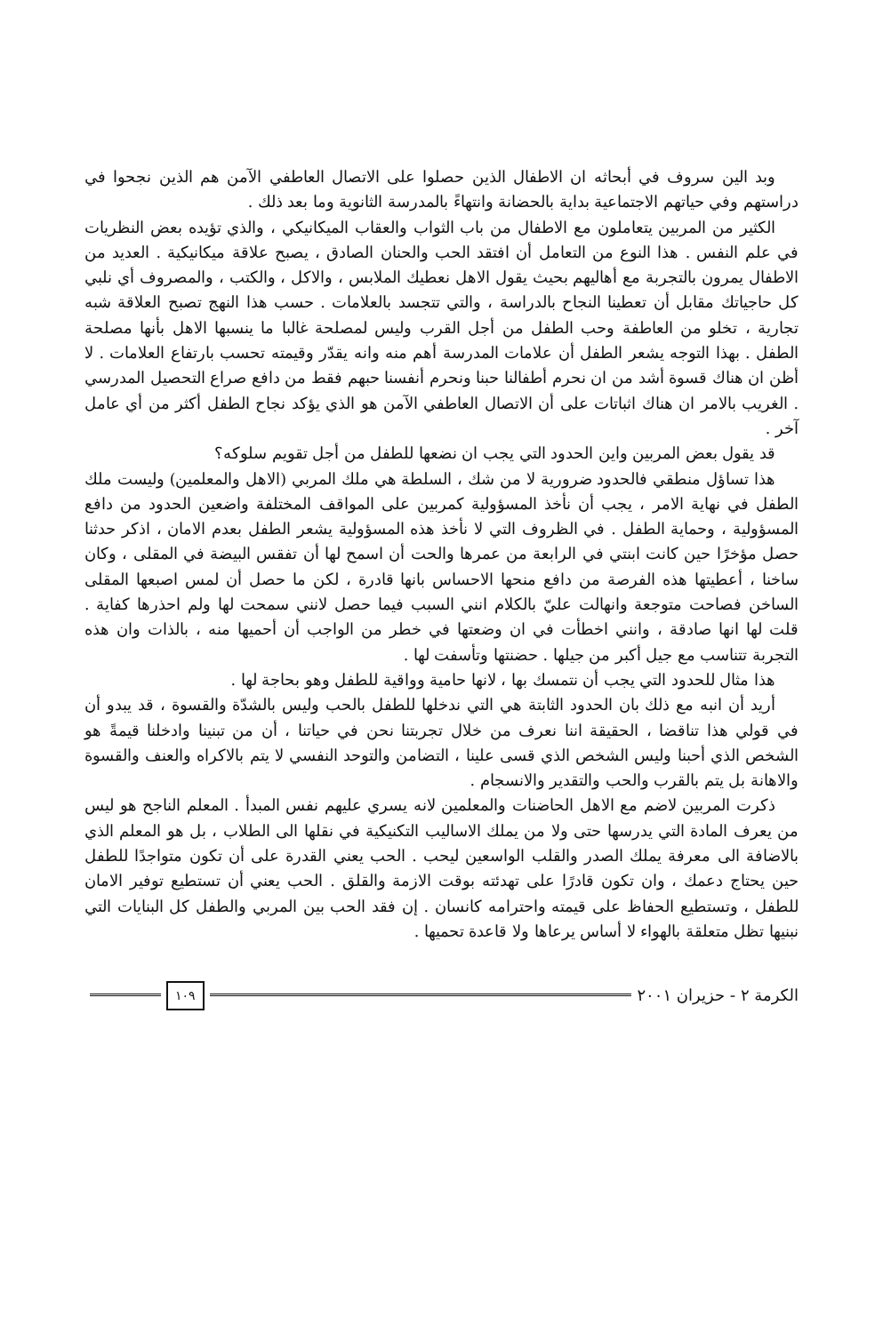وبد الين سروف في أبحاثه ان الاطفال الذين حصلوا على الاتصال العاطفي الآمن هم الذين نجحوا في دراستهم وفي حياتهم الاجتماعية بداية بالحضانة وانتهاءً بالمدرسة الثانوية وما بعد ذلك .
الكثير من المربين يتعاملون مع الاطفال من باب الثواب والعقاب الميكانيكي ، والذي تؤيده بعض النظريات في علم النفس . هذا النوع من التعامل أن افتقد الحب والحنان الصادق ، يصبح علاقة ميكانيكية . العديد من الاطفال يمرون بالتجربة مع أهاليهم بحيث يقول الاهل نعطيك الملابس ، والاكل ، والكتب ، والمصروف أي نلبي كل حاجياتك مقابل أن تعطينا النجاح بالدراسة ، والتي تتجسد بالعلامات . حسب هذا النهج تصبح العلاقة شبه تجارية ، تخلو من العاطفة وحب الطفل من أجل القرب وليس لمصلحة غالبا ما ينسبها الاهل بأنها مصلحة الطفل . بهذا التوجه يشعر الطفل أن علامات المدرسة أهم منه وانه يقدّر وقيمته تحسب بارتفاع العلامات . لا أظن ان هناك قسوة أشد من ان نحرم أطفالنا حبنا ونحرم أنفسنا حبهم فقط من دافع صراع التحصيل المدرسي . الغريب بالامر ان هناك اثباتات على أن الاتصال العاطفي الآمن هو الذي يؤكد نجاح الطفل أكثر من أي عامل آخر .
قد يقول بعض المربين واين الحدود التي يجب ان نضعها للطفل من أجل تقويم سلوكه؟
هذا تساؤل منطقي فالحدود ضرورية لا من شك ، السلطة هي ملك المربي (الاهل والمعلمين) وليست ملك الطفل في نهاية الامر ، يجب أن نأخذ المسؤولية كمربين على المواقف المختلفة واضعين الحدود من دافع المسؤولية ، وحماية الطفل . في الظروف التي لا نأخذ هذه المسؤولية يشعر الطفل بعدم الامان ، اذكر حدثنا حصل مؤخرًا حين كانت ابنتي في الرابعة من عمرها والحت أن اسمح لها أن تفقس البيضة في المقلى ، وكان ساخنا ، أعطيتها هذه الفرصة من دافع منحها الاحساس بانها قادرة ، لكن ما حصل أن لمس اصبعها المقلى الساخن فصاحت متوجعة وانهالت عليّ بالكلام انني السبب فيما حصل لانني سمحت لها ولم احذرها كفاية . قلت لها انها صادقة ، وانني اخطأت في ان وضعتها في خطر من الواجب أن أحميها منه ، بالذات وان هذه التجربة تتناسب مع جيل أكبر من جيلها . حضنتها وتأسفت لها .
هذا مثال للحدود التي يجب أن نتمسك بها ، لانها حامية وواقية للطفل وهو بحاجة لها .
أريد أن انبه مع ذلك بان الحدود الثابتة هي التي ندخلها للطفل بالحب وليس بالشدّة والقسوة ، قد يبدو أن في قولي هذا تناقضا ، الحقيقة اننا نعرف من خلال تجربتنا نحن في حياتنا ، أن من تبنينا وادخلنا قيمةً هو الشخص الذي أحبنا وليس الشخص الذي قسى علينا ، التضامن والتوحد النفسي لا يتم بالاكراه والعنف والقسوة والاهانة بل يتم بالقرب والحب والتقدير والانسجام .
ذكرت المربين لاضم مع الاهل الحاضنات والمعلمين لانه يسري عليهم نفس المبدأ . المعلم الناجح هو ليس من يعرف المادة التي يدرسها حتى ولا من يملك الاساليب التكنيكية في نقلها الى الطلاب ، بل هو المعلم الذي بالاضافة الى معرفة يملك الصدر والقلب الواسعين ليحب . الحب يعني القدرة على أن تكون متواجدًا للطفل حين يحتاج دعمك ، وان تكون قادرًا على تهدئته بوقت الازمة والقلق . الحب يعني أن تستطيع توفير الامان للطفل ، وتستطيع الحفاظ على قيمته واحترامه كانسان . إن فقد الحب بين المربي والطفل كل البنايات التي نبنيها تظل متعلقة بالهواء لا أساس يرعاها ولا قاعدة تحميها .
الكرمة ٢ - حزيران ٢٠٠١ ١٠٩